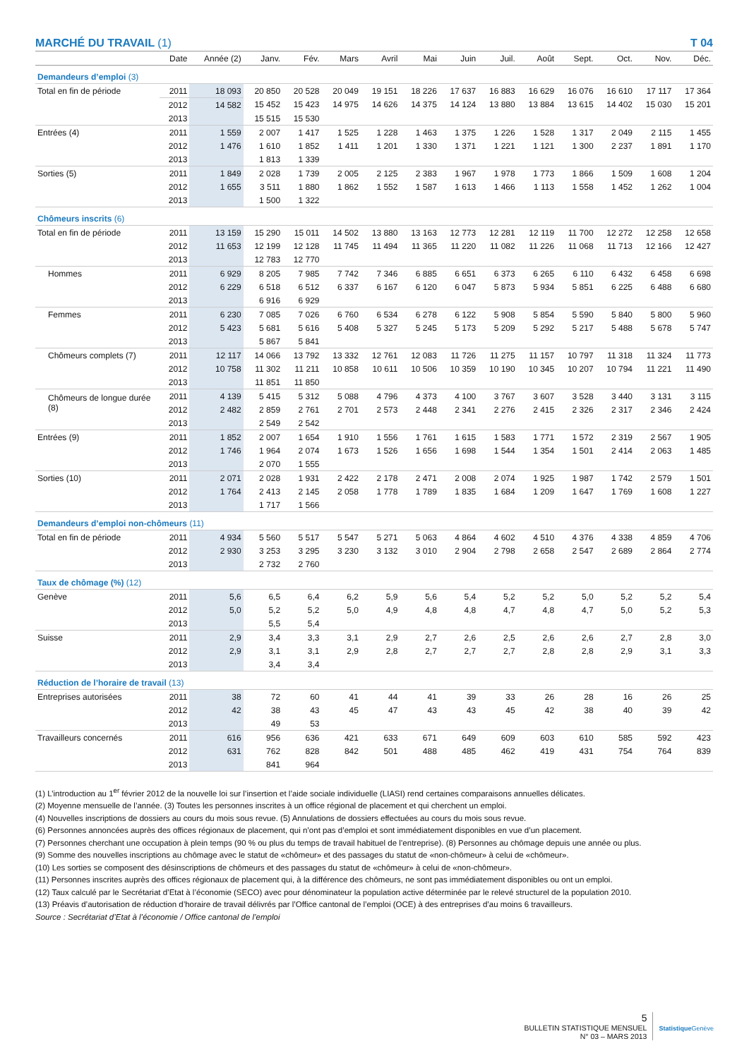MARCHÉ DU TRAVAIL (1) T 04
| | Date | Année (2) | Janv. | Fév. | Mars | Avril | Mai | Juin | Juil. | Août | Sept. | Oct. | Nov. | Déc. |
| --- | --- | --- | --- | --- | --- | --- | --- | --- | --- | --- | --- | --- | --- | --- |
| Demandeurs d’emploi (3) | | | | | | | | | | | | | | |
| Total en fin de période | 2011 | 18 093 | 20 850 | 20 528 | 20 049 | 19 151 | 18 226 | 17 637 | 16 883 | 16 629 | 16 076 | 16 610 | 17 117 | 17 364 |
| | 2012 | 14 582 | 15 452 | 15 423 | 14 975 | 14 626 | 14 375 | 14 124 | 13 880 | 13 884 | 13 615 | 14 402 | 15 030 | 15 201 |
| | 2013 | | 15 515 | 15 530 | | | | | | | | | | |
| Entrées (4) | 2011 | 1 559 | 2 007 | 1 417 | 1 525 | 1 228 | 1 463 | 1 375 | 1 226 | 1 528 | 1 317 | 2 049 | 2 115 | 1 455 |
| | 2012 | 1 476 | 1 610 | 1 852 | 1 411 | 1 201 | 1 330 | 1 371 | 1 221 | 1 121 | 1 300 | 2 237 | 1 891 | 1 170 |
| | 2013 | | 1 813 | 1 339 | | | | | | | | | | |
| Sorties (5) | 2011 | 1 849 | 2 028 | 1 739 | 2 005 | 2 125 | 2 383 | 1 967 | 1 978 | 1 773 | 1 866 | 1 509 | 1 608 | 1 204 |
| | 2012 | 1 655 | 3 511 | 1 880 | 1 862 | 1 552 | 1 587 | 1 613 | 1 466 | 1 113 | 1 558 | 1 452 | 1 262 | 1 004 |
| | 2013 | | 1 500 | 1 322 | | | | | | | | | | |
| Chômeurs inscrits (6) | | | | | | | | | | | | | | |
| Total en fin de période | 2011 | 13 159 | 15 290 | 15 011 | 14 502 | 13 880 | 13 163 | 12 773 | 12 281 | 12 119 | 11 700 | 12 272 | 12 258 | 12 658 |
| | 2012 | 11 653 | 12 199 | 12 128 | 11 745 | 11 494 | 11 365 | 11 220 | 11 082 | 11 226 | 11 068 | 11 713 | 12 166 | 12 427 |
| | 2013 | | 12 783 | 12 770 | | | | | | | | | | |
| Hommes | 2011 | 6 929 | 8 205 | 7 985 | 7 742 | 7 346 | 6 885 | 6 651 | 6 373 | 6 265 | 6 110 | 6 432 | 6 458 | 6 698 |
| | 2012 | 6 229 | 6 518 | 6 512 | 6 337 | 6 167 | 6 120 | 6 047 | 5 873 | 5 934 | 5 851 | 6 225 | 6 488 | 6 680 |
| | 2013 | | 6 916 | 6 929 | | | | | | | | | | |
| Femmes | 2011 | 6 230 | 7 085 | 7 026 | 6 760 | 6 534 | 6 278 | 6 122 | 5 908 | 5 854 | 5 590 | 5 840 | 5 800 | 5 960 |
| | 2012 | 5 423 | 5 681 | 5 616 | 5 408 | 5 327 | 5 245 | 5 173 | 5 209 | 5 292 | 5 217 | 5 488 | 5 678 | 5 747 |
| | 2013 | | 5 867 | 5 841 | | | | | | | | | | |
| Chômeurs complets (7) | 2011 | 12 117 | 14 066 | 13 792 | 13 332 | 12 761 | 12 083 | 11 726 | 11 275 | 11 157 | 10 797 | 11 318 | 11 324 | 11 773 |
| | 2012 | 10 758 | 11 302 | 11 211 | 10 858 | 10 611 | 10 506 | 10 359 | 10 190 | 10 345 | 10 207 | 10 794 | 11 221 | 11 490 |
| | 2013 | | 11 851 | 11 850 | | | | | | | | | | |
| Chômeurs de longue durée (8) | 2011 | 4 139 | 5 415 | 5 312 | 5 088 | 4 796 | 4 373 | 4 100 | 3 767 | 3 607 | 3 528 | 3 440 | 3 131 | 3 115 |
| | 2012 | 2 482 | 2 859 | 2 761 | 2 701 | 2 573 | 2 448 | 2 341 | 2 276 | 2 415 | 2 326 | 2 317 | 2 346 | 2 424 |
| | 2013 | | 2 549 | 2 542 | | | | | | | | | | |
| Entrées (9) | 2011 | 1 852 | 2 007 | 1 654 | 1 910 | 1 556 | 1 761 | 1 615 | 1 583 | 1 771 | 1 572 | 2 319 | 2 567 | 1 905 |
| | 2012 | 1 746 | 1 964 | 2 074 | 1 673 | 1 526 | 1 656 | 1 698 | 1 544 | 1 354 | 1 501 | 2 414 | 2 063 | 1 485 |
| | 2013 | | 2 070 | 1 555 | | | | | | | | | | |
| Sorties (10) | 2011 | 2 071 | 2 028 | 1 931 | 2 422 | 2 178 | 2 471 | 2 008 | 2 074 | 1 925 | 1 987 | 1 742 | 2 579 | 1 501 |
| | 2012 | 1 764 | 2 413 | 2 145 | 2 058 | 1 778 | 1 789 | 1 835 | 1 684 | 1 209 | 1 647 | 1 769 | 1 608 | 1 227 |
| | 2013 | | 1 717 | 1 566 | | | | | | | | | | |
| Demandeurs d’emploi non-chômeurs (11) | | | | | | | | | | | | | | |
| Total en fin de période | 2011 | 4 934 | 5 560 | 5 517 | 5 547 | 5 271 | 5 063 | 4 864 | 4 602 | 4 510 | 4 376 | 4 338 | 4 859 | 4 706 |
| | 2012 | 2 930 | 3 253 | 3 295 | 3 230 | 3 132 | 3 010 | 2 904 | 2 798 | 2 658 | 2 547 | 2 689 | 2 864 | 2 774 |
| | 2013 | | 2 732 | 2 760 | | | | | | | | | | |
| Taux de chômage (%) (12) | | | | | | | | | | | | | | |
| Genève | 2011 | 5,6 | 6,5 | 6,4 | 6,2 | 5,9 | 5,6 | 5,4 | 5,2 | 5,2 | 5,0 | 5,2 | 5,2 | 5,4 |
| | 2012 | 5,0 | 5,2 | 5,2 | 5,0 | 4,9 | 4,8 | 4,8 | 4,7 | 4,8 | 4,7 | 5,0 | 5,2 | 5,3 |
| | 2013 | | 5,5 | 5,4 | | | | | | | | | | |
| Suisse | 2011 | 2,9 | 3,4 | 3,3 | 3,1 | 2,9 | 2,7 | 2,6 | 2,5 | 2,6 | 2,6 | 2,7 | 2,8 | 3,0 |
| | 2012 | 2,9 | 3,1 | 3,1 | 2,9 | 2,8 | 2,7 | 2,7 | 2,7 | 2,8 | 2,8 | 2,9 | 3,1 | 3,3 |
| | 2013 | | 3,4 | 3,4 | | | | | | | | | | |
| Réduction de l’horaire de travail (13) | | | | | | | | | | | | | | |
| Entreprises autorisées | 2011 | 38 | 72 | 60 | 41 | 44 | 41 | 39 | 33 | 26 | 28 | 16 | 26 | 25 |
| | 2012 | 42 | 38 | 43 | 45 | 47 | 43 | 43 | 45 | 42 | 38 | 40 | 39 | 42 |
| | 2013 | | 49 | 53 | | | | | | | | | | |
| Travailleurs concernés | 2011 | 616 | 956 | 636 | 421 | 633 | 671 | 649 | 609 | 603 | 610 | 585 | 592 | 423 |
| | 2012 | 631 | 762 | 828 | 842 | 501 | 488 | 485 | 462 | 419 | 431 | 754 | 764 | 839 |
| | 2013 | | 841 | 964 | | | | | | | | | | |
(1) L’introduction au 1<sup>er</sup> février 2012 de la nouvelle loi sur l’insertion et l’aide sociale individuelle (LIASI) rend certaines comparaisons annuelles délicates.
(2) Moyenne mensuelle de l’année. (3) Toutes les personnes inscrites à un office régional de placement et qui cherchent un emploi.
(4) Nouvelles inscriptions de dossiers au cours du mois sous revue. (5) Annulations de dossiers effectuées au cours du mois sous revue.
(6) Personnes annoncées auprès des offices régionaux de placement, qui n’ont pas d’emploi et sont immédiatement disponibles en vue d’un placement.
(7) Personnes cherchant une occupation à plein temps (90 % ou plus du temps de travail habituel de l’entreprise). (8) Personnes au chômage depuis une année ou plus.
(9) Somme des nouvelles inscriptions au chômage avec le statut de «chômeur» et des passages du statut de «non-chômeur» à celui de «chômeur».
(10) Les sorties se composent des désinscriptions de chômeurs et des passages du statut de «chômeur» à celui de «non-chômeur».
(11) Personnes inscrites auprès des offices régionaux de placement qui, à la différence des chômeurs, ne sont pas immédiatement disponibles ou ont un emploi.
(12) Taux calculé par le Secrétariat d’Etat à l’économie (SECO) avec pour dénominateur la population active déterminée par le relevé structurel de la population 2010.
(13) Préavis d’autorisation de réduction d’horaire de travail délivrés par l’Office cantonal de l’emploi (OCE) à des entreprises d’au moins 6 travailleurs.
Source : Secrétariat d’Etat à l’économie / Office cantonal de l’emploi
5
BULLETIN STATISTIQUE MENSUEL
N° 03 – MARS 2013
Statistique Genève